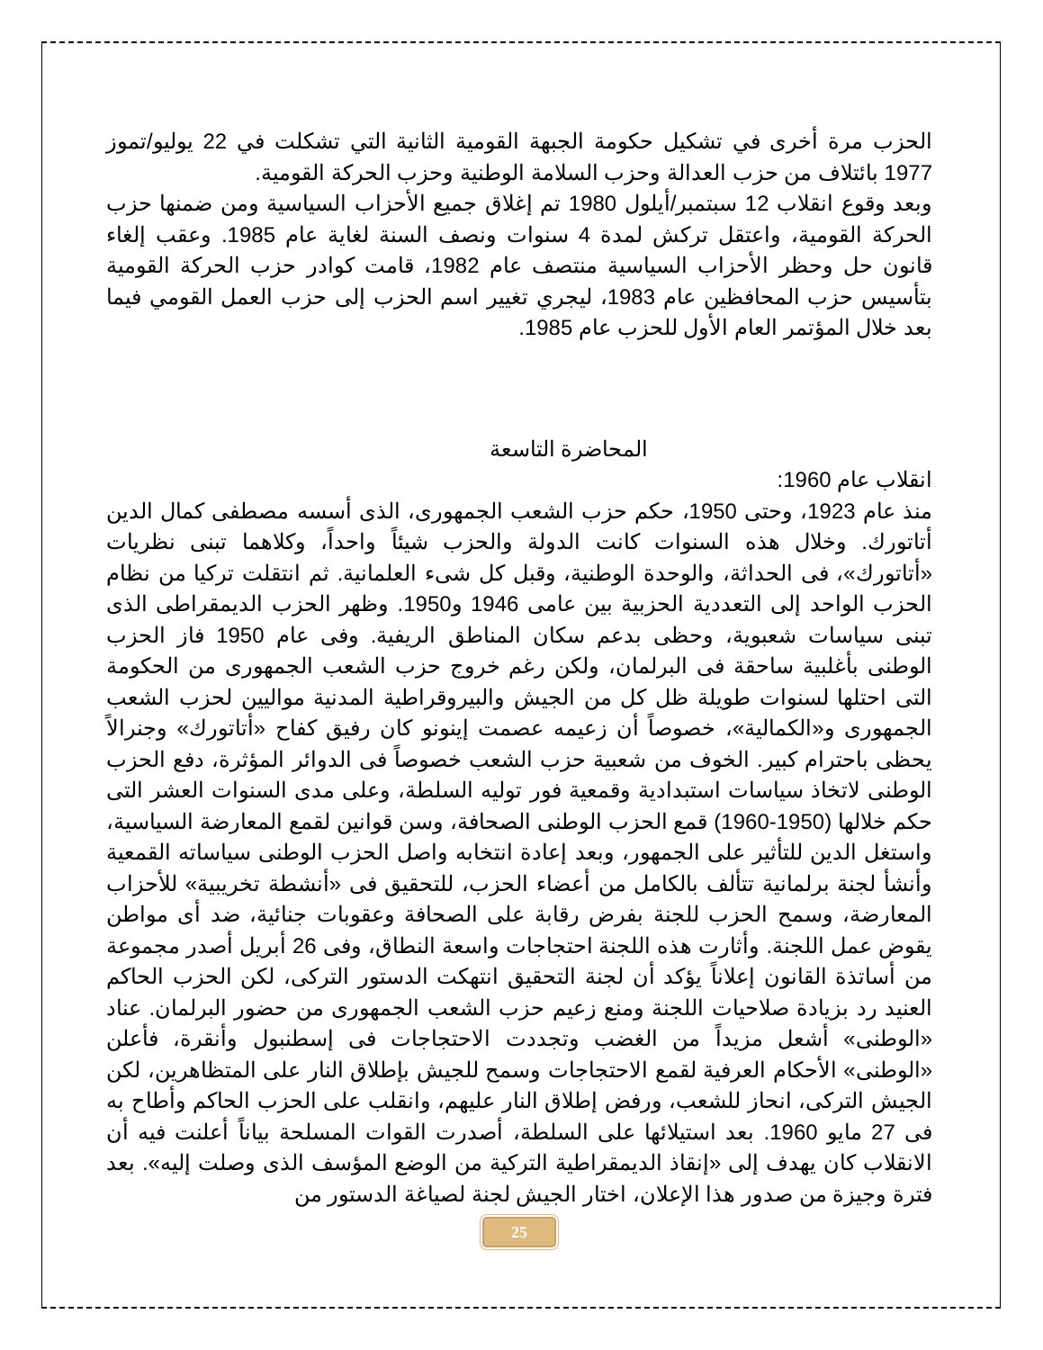الحزب مرة أخرى في تشكيل حكومة الجبهة القومية الثانية التي تشكلت في 22 يوليو/تموز 1977 بائتلاف من حزب العدالة وحزب السلامة الوطنية وحزب الحركة القومية.
وبعد وقوع انقلاب 12 سبتمبر/أيلول 1980 تم إغلاق جميع الأحزاب السياسية ومن ضمنها حزب الحركة القومية، واعتقل تركش لمدة 4 سنوات ونصف السنة لغاية عام 1985. وعقب إلغاء قانون حل وحظر الأحزاب السياسية منتصف عام 1982، قامت كوادر حزب الحركة القومية بتأسيس حزب المحافظين عام 1983، ليجري تغيير اسم الحزب إلى حزب العمل القومي فيما بعد خلال المؤتمر العام الأول للحزب عام 1985.
المحاضرة التاسعة
انقلاب عام 1960:
منذ عام 1923، وحتى 1950، حكم حزب الشعب الجمهورى، الذى أسسه مصطفى كمال الدين أتاتورك. وخلال هذه السنوات كانت الدولة والحزب شيئاً واحداً، وكلاهما تبنى نظريات «أتاتورك»، فى الحداثة، والوحدة الوطنية، وقبل كل شىء العلمانية. ثم انتقلت تركيا من نظام الحزب الواحد إلى التعددية الحزبية بين عامى 1946 و1950. وظهر الحزب الديمقراطى الذى تبنى سياسات شعبوية، وحظى بدعم سكان المناطق الريفية. وفى عام 1950 فاز الحزب الوطنى بأغلبية ساحقة فى البرلمان، ولكن رغم خروج حزب الشعب الجمهورى من الحكومة التى احتلها لسنوات طويلة ظل كل من الجيش والبيروقراطية المدنية مواليين لحزب الشعب الجمهورى و«الكمالية»، خصوصاً أن زعيمه عصمت إينونو كان رفيق كفاح «أتاتورك» وجنرالاً يحظى باحترام كبير. الخوف من شعبية حزب الشعب خصوصاً فى الدوائر المؤثرة، دفع الحزب الوطنى لاتخاذ سياسات استبدادية وقمعية فور توليه السلطة، وعلى مدى السنوات العشر التى حكم خلالها (1950-1960) قمع الحزب الوطنى الصحافة، وسن قوانين لقمع المعارضة السياسية، واستغل الدين للتأثير على الجمهور، وبعد إعادة انتخابه واصل الحزب الوطنى سياساته القمعية وأنشأ لجنة برلمانية تتألف بالكامل من أعضاء الحزب، للتحقيق فى «أنشطة تخريبية» للأحزاب المعارضة، وسمح الحزب للجنة بفرض رقابة على الصحافة وعقوبات جنائية، ضد أى مواطن يقوض عمل اللجنة. وأثارت هذه اللجنة احتجاجات واسعة النطاق، وفى 26 أبريل أصدر مجموعة من أساتذة القانون إعلاناً يؤكد أن لجنة التحقيق انتهكت الدستور التركى، لكن الحزب الحاكم العنيد رد بزيادة صلاحيات اللجنة ومنع زعيم حزب الشعب الجمهورى من حضور البرلمان. عناد «الوطنى» أشعل مزيداً من الغضب وتجددت الاحتجاجات فى إسطنبول وأنقرة، فأعلن «الوطنى» الأحكام العرفية لقمع الاحتجاجات وسمح للجيش بإطلاق النار على المتظاهرين، لكن الجيش التركى، انحاز للشعب، ورفض إطلاق النار عليهم، وانقلب على الحزب الحاكم وأطاح به فى 27 مايو 1960. بعد استيلائها على السلطة، أصدرت القوات المسلحة بياناً أعلنت فيه أن الانقلاب كان يهدف إلى «إنقاذ الديمقراطية التركية من الوضع المؤسف الذى وصلت إليه». بعد فترة وجيزة من صدور هذا الإعلان، اختار الجيش لجنة لصياغة الدستور من
25